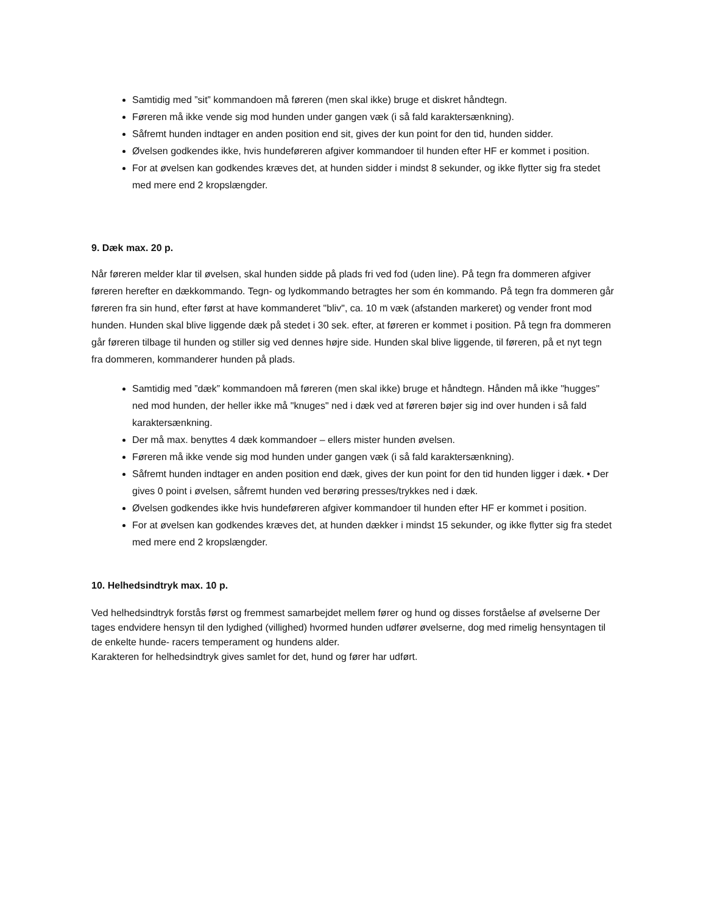Samtidig med ”sit” kommandoen må føreren (men skal ikke) bruge et diskret håndtegn.
Føreren må ikke vende sig mod hunden under gangen væk (i så fald karaktersænkning).
Såfremt hunden indtager en anden position end sit, gives der kun point for den tid, hunden sidder.
Øvelsen godkendes ikke, hvis hundeføreren afgiver kommandoer til hunden efter HF er kommet i position.
For at øvelsen kan godkendes kræves det, at hunden sidder i mindst 8 sekunder, og ikke flytter sig fra stedet med mere end 2 kropslængder.
9. Dæk max. 20 p.
Når føreren melder klar til øvelsen, skal hunden sidde på plads fri ved fod (uden line). På tegn fra dommeren afgiver føreren herefter en dækkommando. Tegn- og lydkommando betragtes her som én kommando. På tegn fra dommeren går føreren fra sin hund, efter først at have kommanderet "bliv", ca. 10 m væk (afstanden markeret) og vender front mod hunden. Hunden skal blive liggende dæk på stedet i 30 sek. efter, at føreren er kommet i position. På tegn fra dommeren går føreren tilbage til hunden og stiller sig ved dennes højre side. Hunden skal blive liggende, til føreren, på et nyt tegn fra dommeren, kommanderer hunden på plads.
Samtidig med ”dæk” kommandoen må føreren (men skal ikke) bruge et håndtegn. Hånden må ikke "hugges" ned mod hunden, der heller ikke må "knuges" ned i dæk ved at føreren bøjer sig ind over hunden i så fald karaktersænkning.
Der må max. benyttes 4 dæk kommandoer – ellers mister hunden øvelsen.
Føreren må ikke vende sig mod hunden under gangen væk (i så fald karaktersænkning).
Såfremt hunden indtager en anden position end dæk, gives der kun point for den tid hunden ligger i dæk. • Der gives 0 point i øvelsen, såfremt hunden ved berøring presses/trykkes ned i dæk.
Øvelsen godkendes ikke hvis hundeføreren afgiver kommandoer til hunden efter HF er kommet i position.
For at øvelsen kan godkendes kræves det, at hunden dækker i mindst 15 sekunder, og ikke flytter sig fra stedet med mere end 2 kropslængder.
10. Helhedsindtryk max. 10 p.
Ved helhedsindtryk forstås først og fremmest samarbejdet mellem fører og hund og disses forståelse af øvelserne Der tages endvidere hensyn til den lydighed (villighed) hvormed hunden udfører øvelserne, dog med rimelig hensyntagen til de enkelte hunde- racers temperament og hundens alder.
Karakteren for helhedsindtryk gives samlet for det, hund og fører har udført.